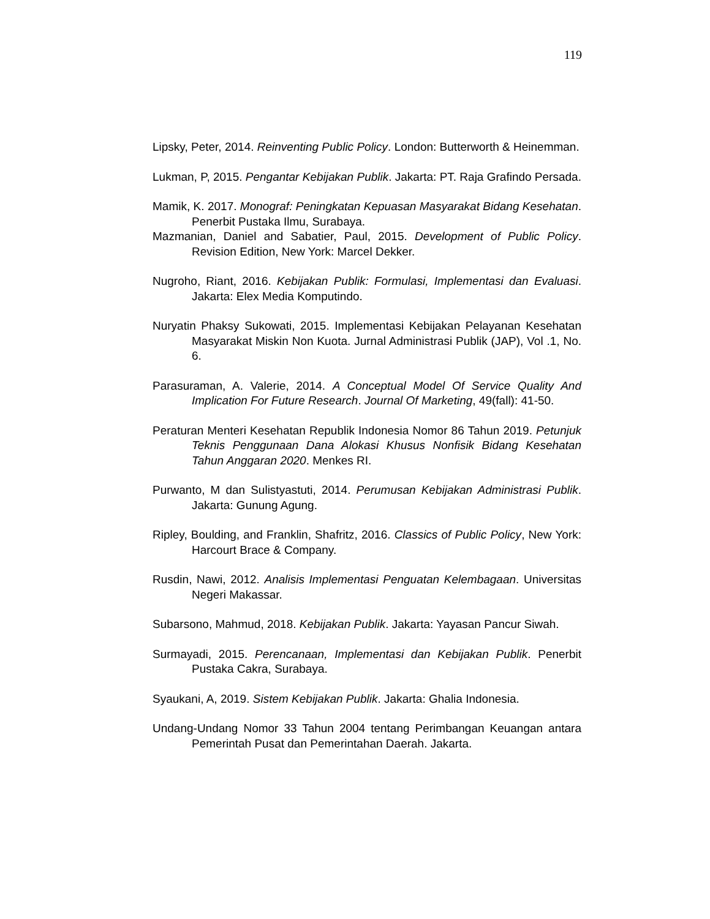119
Lipsky, Peter, 2014. Reinventing Public Policy. London: Butterworth & Heinemman.
Lukman, P, 2015. Pengantar Kebijakan Publik. Jakarta: PT. Raja Grafindo Persada.
Mamik, K. 2017. Monograf: Peningkatan Kepuasan Masyarakat Bidang Kesehatan. Penerbit Pustaka Ilmu, Surabaya.
Mazmanian, Daniel and Sabatier, Paul, 2015. Development of Public Policy. Revision Edition, New York: Marcel Dekker.
Nugroho, Riant, 2016. Kebijakan Publik: Formulasi, Implementasi dan Evaluasi. Jakarta: Elex Media Komputindo.
Nuryatin Phaksy Sukowati, 2015. Implementasi Kebijakan Pelayanan Kesehatan Masyarakat Miskin Non Kuota. Jurnal Administrasi Publik (JAP), Vol .1, No. 6.
Parasuraman, A. Valerie, 2014. A Conceptual Model Of Service Quality And Implication For Future Research. Journal Of Marketing, 49(fall): 41-50.
Peraturan Menteri Kesehatan Republik Indonesia Nomor 86 Tahun 2019. Petunjuk Teknis Penggunaan Dana Alokasi Khusus Nonfisik Bidang Kesehatan Tahun Anggaran 2020. Menkes RI.
Purwanto, M dan Sulistyastuti, 2014. Perumusan Kebijakan Administrasi Publik. Jakarta: Gunung Agung.
Ripley, Boulding, and Franklin, Shafritz, 2016. Classics of Public Policy, New York: Harcourt Brace & Company.
Rusdin, Nawi, 2012. Analisis Implementasi Penguatan Kelembagaan. Universitas Negeri Makassar.
Subarsono, Mahmud, 2018. Kebijakan Publik. Jakarta: Yayasan Pancur Siwah.
Surmayadi, 2015. Perencanaan, Implementasi dan Kebijakan Publik. Penerbit Pustaka Cakra, Surabaya.
Syaukani, A, 2019. Sistem Kebijakan Publik. Jakarta: Ghalia Indonesia.
Undang-Undang Nomor 33 Tahun 2004 tentang Perimbangan Keuangan antara Pemerintah Pusat dan Pemerintahan Daerah. Jakarta.